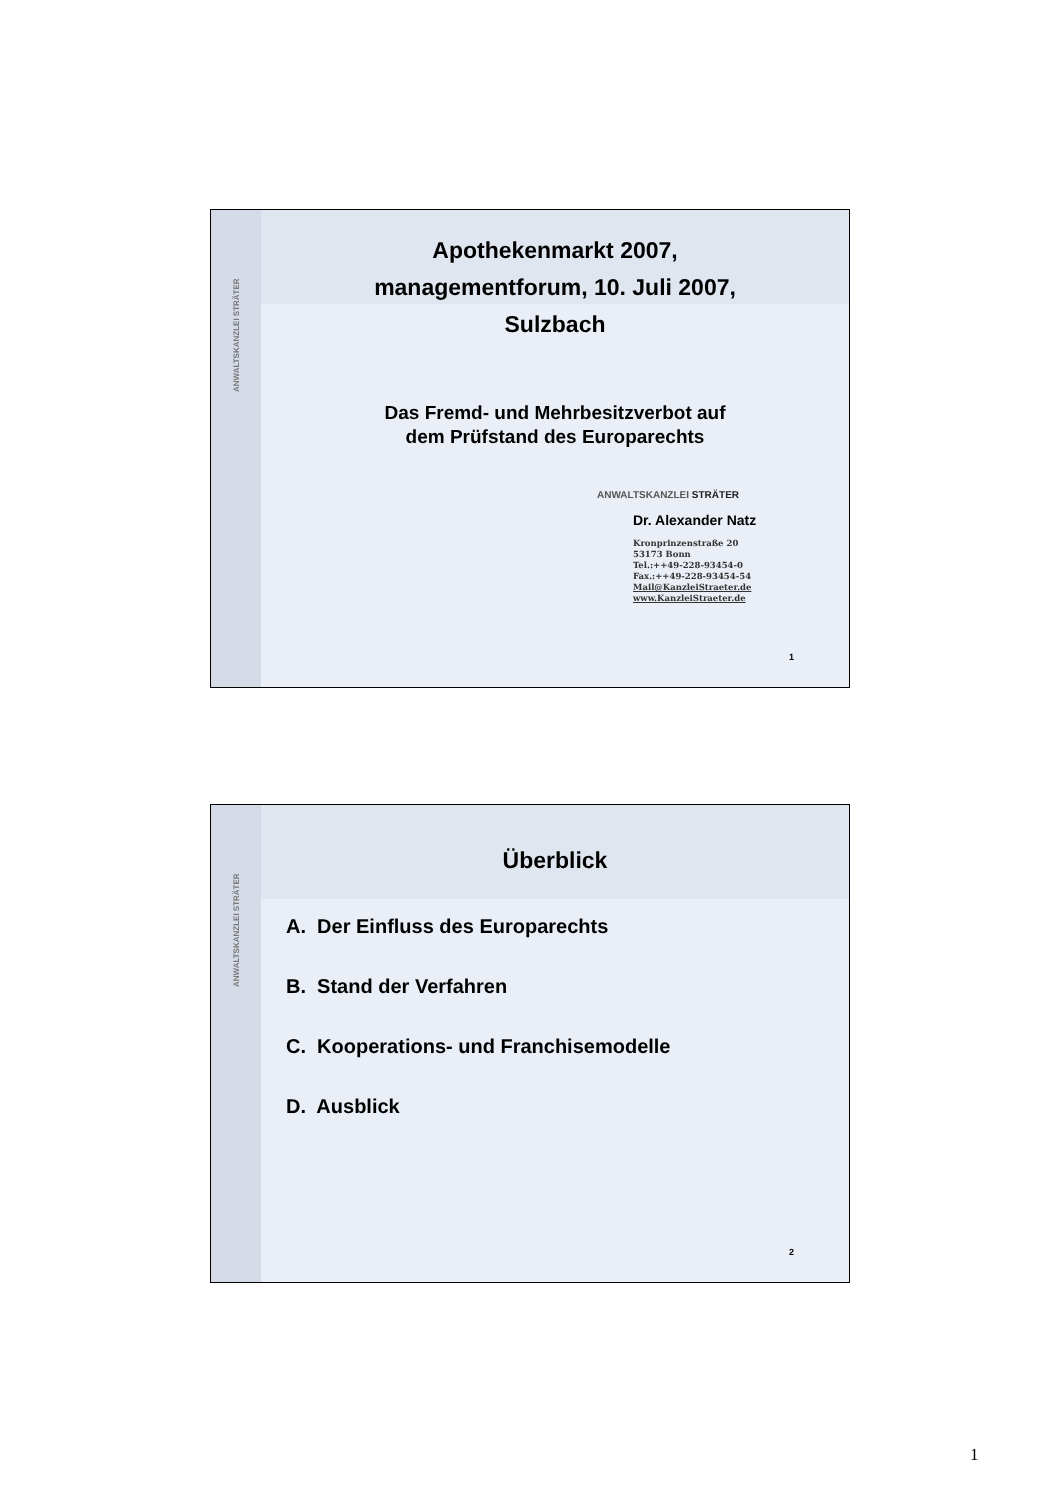ANWALTSKANZLEI STRÄTER
Apothekenmarkt 2007,
managementforum, 10. Juli 2007,
Sulzbach
Das Fremd- und Mehrbesitzverbot auf
dem Prüfstand des Europarechts
ANWALTSKANZLEI STRÄTER
Dr. Alexander Natz
Kronprinzenstraße 20
53173 Bonn
Tel.:++49-228-93454-0
Fax.:++49-228-93454-54
Mail@KanzleiStraeter.de
www.KanzleiStraeter.de
1
ANWALTSKANZLEI STRÄTER
Überblick
A. Der Einfluss des Europarechts
B. Stand der Verfahren
C. Kooperations- und Franchisemodelle
D. Ausblick
2
1